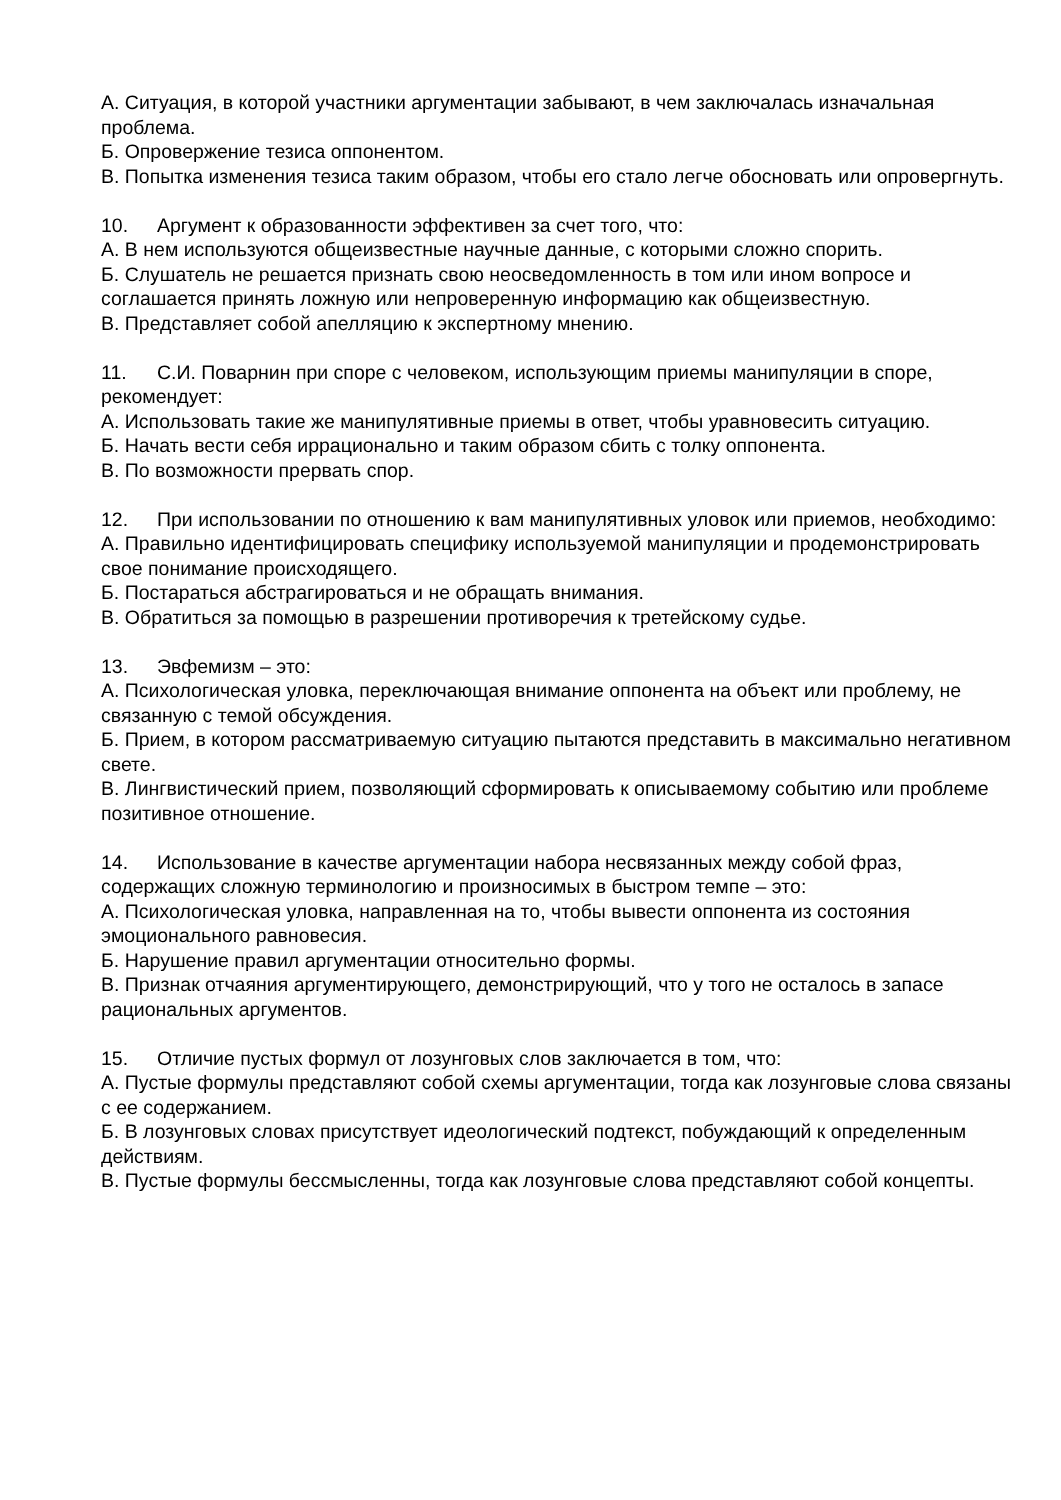А. Ситуация, в которой участники аргументации забывают, в чем заключалась изначальная проблема.
Б. Опровержение тезиса оппонентом.
В. Попытка изменения тезиса таким образом, чтобы его стало легче обосновать или опровергнуть.
10. Аргумент к образованности эффективен за счет того, что:
А. В нем используются общеизвестные научные данные, с которыми сложно спорить.
Б. Слушатель не решается признать свою неосведомленность в том или ином вопросе и соглашается принять ложную или непроверенную информацию как общеизвестную.
В. Представляет собой апелляцию к экспертному мнению.
11. С.И. Поварнин при споре с человеком, использующим приемы манипуляции в споре, рекомендует:
А. Использовать такие же манипулятивные приемы в ответ, чтобы уравновесить ситуацию.
Б. Начать вести себя иррационально и таким образом сбить с толку оппонента.
В. По возможности прервать спор.
12. При использовании по отношению к вам манипулятивных уловок или приемов, необходимо:
А. Правильно идентифицировать специфику используемой манипуляции и продемонстрировать свое понимание происходящего.
Б. Постараться абстрагироваться и не обращать внимания.
В. Обратиться за помощью в разрешении противоречия к третейскому судье.
13. Эвфемизм – это:
А. Психологическая уловка, переключающая внимание оппонента на объект или проблему, не связанную с темой обсуждения.
Б. Прием, в котором рассматриваемую ситуацию пытаются представить в максимально негативном свете.
В. Лингвистический прием, позволяющий сформировать к описываемому событию или проблеме позитивное отношение.
14. Использование в качестве аргументации набора несвязанных между собой фраз, содержащих сложную терминологию и произносимых в быстром темпе – это:
А. Психологическая уловка, направленная на то, чтобы вывести оппонента из состояния эмоционального равновесия.
Б. Нарушение правил аргументации относительно формы.
В. Признак отчаяния аргументирующего, демонстрирующий, что у того не осталось в запасе рациональных аргументов.
15. Отличие пустых формул от лозунговых слов заключается в том, что:
А. Пустые формулы представляют собой схемы аргументации, тогда как лозунговые слова связаны с ее содержанием.
Б. В лозунговых словах присутствует идеологический подтекст, побуждающий к определенным действиям.
В. Пустые формулы бессмысленны, тогда как лозунговые слова представляют собой концепты.